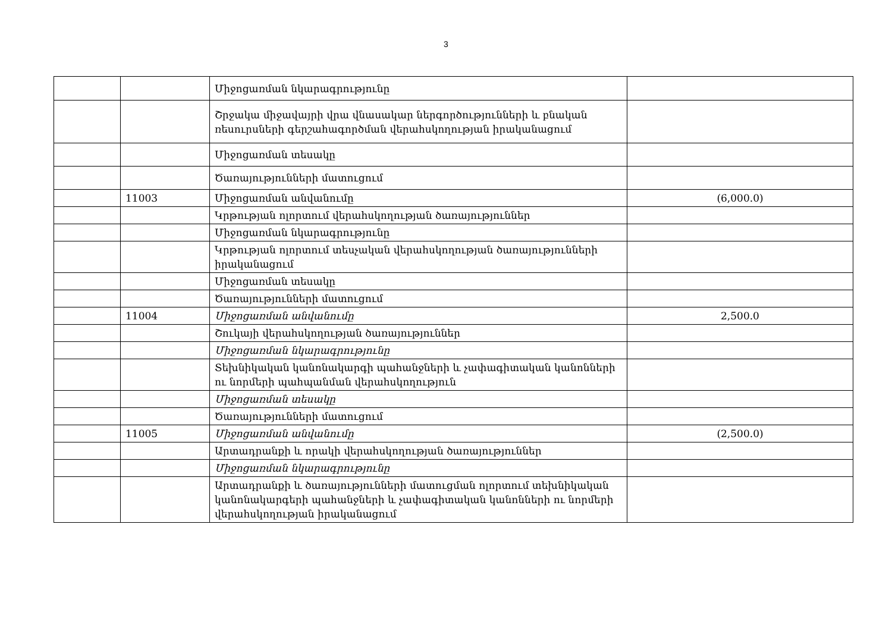3
| | | Միջոցառման նկարագրությունը | |
| | | Շրջակա միջավայրի վրա վնասակար ներգործությունների և բնական ռեսուրսների գերշահագործման վերահսկողության իրականացում | |
| | | Միջոցառման տեսակը | |
| | | Ծառայությունների մատուցում | |
| | 11003 | Միջոցառման անվանումը | (6,000.0) |
| | | Կրթության ոլորտում վերահսկողության ծառայություններ | |
| | | Միջոցառման նկարագրությունը | |
| | | Կրթության ոլորտում տեսչական վերահսկողության ծառայությունների իրականացում | |
| | | Միջոցառման տեսակը | |
| | | Ծառայությունների մատուցում | |
| | 11004 | Միջոցառման անվանումը | 2,500.0 |
| | | Շուկայի վերահսկողության ծառայություններ | |
| | | Միջոցառման նկարագրությունը | |
| | | Տեխնիկական կանոնակարգի պահանջների և չափագիտական կանոնների ու նորմերի պահպանման վերահսկողություն | |
| | | Միջոցառման տեսակը | |
| | | Ծառայությունների մատուցում | |
| | 11005 | Միջոցառման անվանումը | (2,500.0) |
| | | Արտադրանքի և որակի վերահսկողության ծառայություններ | |
| | | Միջոցառման նկարագրությունը | |
| | | Արտադրանքի և ծառայությունների մատուցման ոլորտում տեխնիկական կանոնակարգերի պահանջների և չափագիտական կանոնների ու նորմերի վերահսկողության իրականացում | |